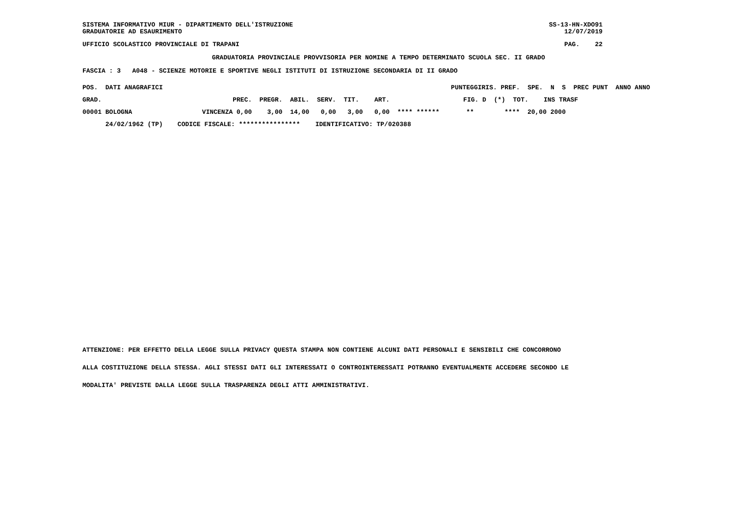SISTEMA INFORMATIVO MIUR - DIPARTIMENTO DELL'ISTRUZIONE GRADUATORIE AD ESAURIMENTO
SS-13-HN-XDO91 12/07/2019
UFFICIO SCOLASTICO PROVINCIALE DI TRAPANI
PAG. 22
GRADUATORIA PROVINCIALE PROVVISORIA PER NOMINE A TEMPO DETERMINATO SCUOLA SEC. II GRADO
FASCIA : 3 A048 - SCIENZE MOTORIE E SPORTIVE NEGLI ISTITUTI DI ISTRUZIONE SECONDARIA DI II GRADO
| POS. DATI ANAGRAFICI | | | PUNTEGGI | RIS. PREF. SPE. N S PREC PUNT ANNO ANNO |
| --- | --- | --- | --- | --- |
| GRAD. | | PREC. PREGR. ABIL. SERV. TIT. ART. | FIG. D (*) TOT. INS TRASF | |
| 00001 BOLOGNA | VINCENZA | 0,00 3,00 14,00 0,00 3,00 0,00 | **** ****** ** **** 20,00 2000 | |
| 24/02/1962 (TP) | CODICE FISCALE: **************** IDENTIFICATIVO: TP/020388 | | | |
ATTENZIONE: PER EFFETTO DELLA LEGGE SULLA PRIVACY QUESTA STAMPA NON CONTIENE ALCUNI DATI PERSONALI E SENSIBILI CHE CONCORRONO
ALLA COSTITUZIONE DELLA STESSA. AGLI STESSI DATI GLI INTERESSATI O CONTROINTERESSATI POTRANNO EVENTUALMENTE ACCEDERE SECONDO LE
MODALITA' PREVISTE DALLA LEGGE SULLA TRASPARENZA DEGLI ATTI AMMINISTRATIVI.